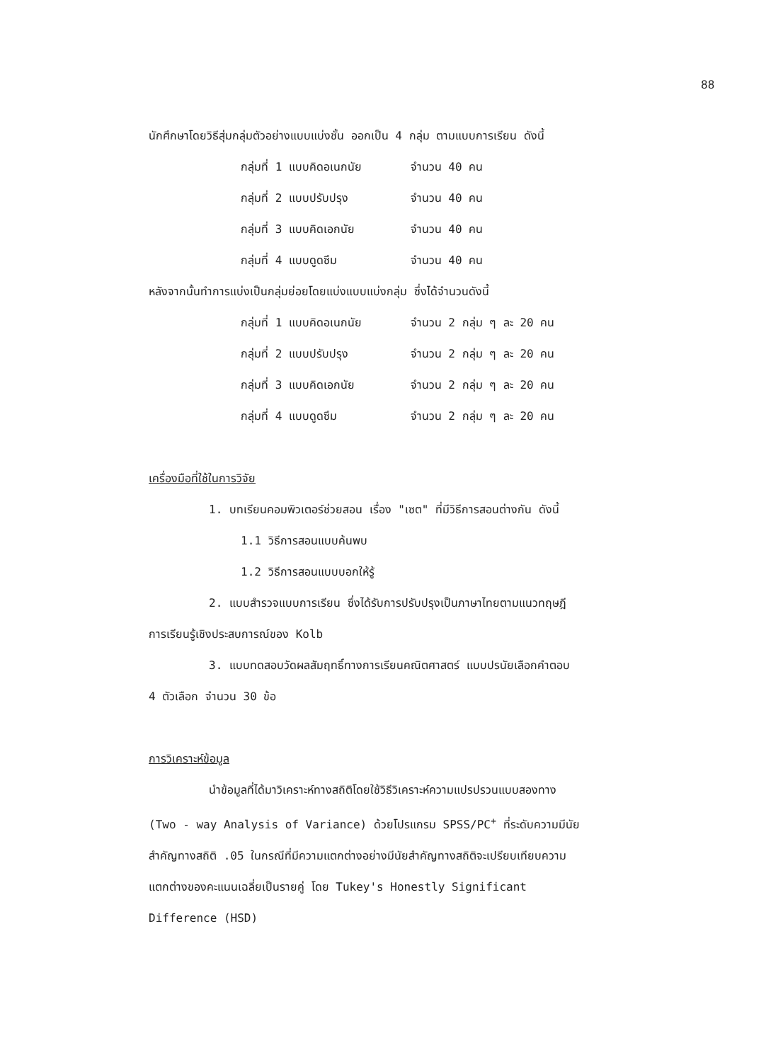88
นักศึกษาโดยวิธีสุ่มกลุ่มตัวอย่างแบบแบ่งชั้น ออกเป็น 4 กลุ่ม ตามแบบการเรียน ดังนี้
กลุ่มที่ 1 แบบคิดอเนกนัย จำนวน 40 คน
กลุ่มที่ 2 แบบปรับปรุง จำนวน 40 คน
กลุ่มที่ 3 แบบคิดเอกนัย จำนวน 40 คน
กลุ่มที่ 4 แบบดูดซึม จำนวน 40 คน
หลังจากนั้นทำการแบ่งเป็นกลุ่มย่อยโดยแบ่งแบบแบ่งกลุ่ม ซึ่งได้จำนวนดังนี้
กลุ่มที่ 1 แบบคิดอเนกนัย จำนวน 2 กลุ่ม ๆ ละ 20 คน
กลุ่มที่ 2 แบบปรับปรุง จำนวน 2 กลุ่ม ๆ ละ 20 คน
กลุ่มที่ 3 แบบคิดเอกนัย จำนวน 2 กลุ่ม ๆ ละ 20 คน
กลุ่มที่ 4 แบบดูดซึม จำนวน 2 กลุ่ม ๆ ละ 20 คน
เครื่องมือที่ใช้ในการวิจัย
1. บทเรียนคอมพิวเตอร์ช่วยสอน เรื่อง "เซต" ที่มีวิธีการสอนต่างกัน ดังนี้
1.1 วิธีการสอนแบบค้นพบ
1.2 วิธีการสอนแบบบอกให้รู้
2. แบบสำรวจแบบการเรียน ซึ่งได้รับการปรับปรุงเป็นภาษาไทยตามแนวทฤษฎี
การเรียนรู้เชิงประสบการณ์ของ Kolb
3. แบบทดสอบวัดผลสัมฤทธิ์ทางการเรียนคณิตศาสตร์ แบบปรนัยเลือกคำตอบ
4 ตัวเลือก จำนวน 30 ข้อ
การวิเคราะห์ข้อมูล
นำข้อมูลที่ได้มาวิเคราะห์ทางสถิติโดยใช้วิธีวิเคราะห์ความแปรปรวนแบบสองทาง
(Two - way Analysis of Variance) ด้วยโปรแกรม SPSS/PC<sup>+</sup> ที่ระดับความมีนัย
สำคัญทางสถิติ .05 ในกรณีที่มีความแตกต่างอย่างมีนัยสำคัญทางสถิติจะเปรียบเทียบความ
แตกต่างของคะแนนเฉลี่ยเป็นรายคู่ โดย Tukey's Honestly Significant
Difference (HSD)